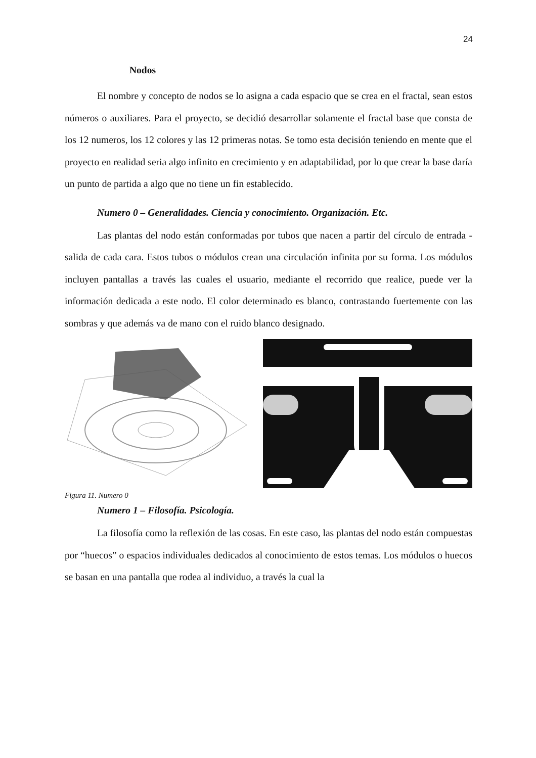24
Nodos
El nombre y concepto de nodos se lo asigna a cada espacio que se crea en el fractal, sean estos números o auxiliares. Para el proyecto, se decidió desarrollar solamente el fractal base que consta de los 12 numeros, los 12 colores y las 12 primeras notas. Se tomo esta decisión teniendo en mente que el proyecto en realidad seria algo infinito en crecimiento y en adaptabilidad, por lo que crear la base daría un punto de partida a algo que no tiene un fin establecido.
Numero 0 – Generalidades. Ciencia y conocimiento. Organización. Etc.
Las plantas del nodo están conformadas por tubos que nacen a partir del círculo de entrada - salida de cada cara. Estos tubos o módulos crean una circulación infinita por su forma. Los módulos incluyen pantallas a través las cuales el usuario, mediante el recorrido que realice, puede ver la información dedicada a este nodo. El color determinado es blanco, contrastando fuertemente con las sombras y que además va de mano con el ruido blanco designado.
Figura 11. Numero 0
Numero 1 – Filosofía. Psicología.
La filosofía como la reflexión de las cosas. En este caso, las plantas del nodo están compuestas por “huecos” o espacios individuales dedicados al conocimiento de estos temas. Los módulos o huecos se basan en una pantalla que rodea al individuo, a través la cual la